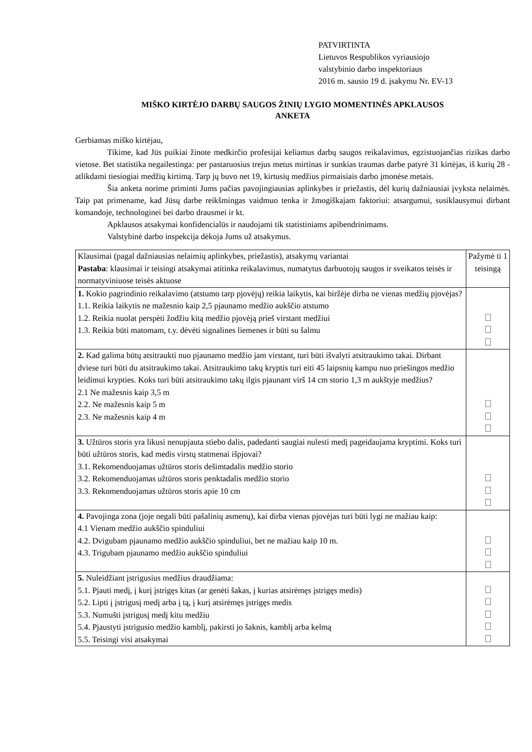PATVIRTINTA
Lietuvos Respublikos vyriausiojo
valstybinio darbo inspektoriaus
2016 m. sausio 19 d. įsakymu Nr. EV-13
MIŠKO KIRTĖJO DARBŲ SAUGOS ŽINIŲ LYGIO MOMENTINĖS APKLAUSOS
ANKETA
Gerbiamas miško kirtėjau,
Tikime, kad Jūs puikiai žinote medkirčio profesijai keliamus darbų saugos reikalavimus, egzistuojančias rizikas darbo vietose. Bet statistika negailestinga: per pastaruosius trejus metus mirtinas ir sunkias traumas darbe patyrė 31 kirtėjas, iš kurių 28 - atlikdami tiesiogiai medžių kirtimą. Tarp jų buvo net 19, kirtusių medžius pirmaisiais darbo įmonėse metais.
Šia anketa norime priminti Jums pačias pavojingiausias aplinkybes ir priežastis, dėl kurių dažniausiai įvyksta nelaimės. Taip pat primename, kad Jūsų darbe reikšmingas vaidmuo tenka ir žmogiškajam faktoriui: atsargumui, susiklausymui dirbant komandoje, technologinei bei darbo drausmei ir kt.
Apklausos atsakymai konfidencialūs ir naudojami tik statistiniams apibendrinimams.
Valstybinė darbo inspekcija dėkoja Jums už atsakymus.
| Klausimai (pagal dažniausias nelaimių aplinkybes, priežastis), atsakymų variantai Pastaba : klausimai ir teisingi atsakymai atitinka reikalavimus, numatytus darbuotojų saugos ir sveikatos teisės ir normatyviniuose teisės aktuose | Pažymė ti 1 teisingą |
| 1. Kokio pagrindinio reikalavimo (atstumo tarp pjovėjų) reikia laikytis, kai biržėje dirba ne vienas medžių pjovėjas? 1.1. Reikia laikytis ne mažesnio kaip 2,5 pjaunamo medžio aukščio atstumo 1.2. Reikia nuolat perspėti žodžiu kitą medžio pjovėją prieš virstant medžiui 1.3. Reikia būti matomam, t.y. dėvėti signalines liemenes ir būti su šalmu | |
| 2. Kad galima būtų atsitraukti nuo pjaunamo medžio jam virstant, turi būti išvalyti atsitraukimo takai. Dirbant dviese turi būti du atsitraukimo takai. Atsitraukimo takų kryptis turi eiti 45 laipsnių kampu nuo priešingos medžio leidimui krypties. Koks turi būti atsitraukimo takų ilgis pjaunant virš 14 cm storio 1,3 m aukštyje medžius? 2.1 Ne mažesnis kaip 3,5 m 2.2. Ne mažesnis kaip 5 m 2.3. Ne mažesnis kaip 4 m | |
| 3. Užtūros storis yra likusi nenupjauta stiebo dalis, padedanti saugiai nulesti medį pageidaujama kryptimi. Koks turi būti užtūros storis, kad medis virstų statmenai išpjovai? 3.1. Rekomenduojamas užtūros storis dešimtadalis medžio storio 3.2. Rekomenduojamas užtūros storis penktadalis medžio storio 3.3. Rekomenduojamas užtūros storis apie 10 cm | |
| 4. Pavojinga zona (joje negali būti pašalinių asmenų), kai dirba vienas pjovėjas turi būti lygi ne mažiau kaip: 4.1 Vienam medžio aukščio spinduliui 4.2. Dvigubam pjaunamo medžio aukščio spinduliui, bet ne mažiau kaip 10 m. 4.3. Trigubam pjaunamo medžio aukščio spinduliui | |
| 5. Nuleidžiant įstrigusius medžius draudžiama: 5.1. Pjauti medį, į kurį įstrigęs kitas (ar genėti šakas, į kurias atsirėmęs įstrigęs medis) 5.2. Lipti į įstrigusį medį arba į tą, į kurį atsirėmęs įstrigęs medis 5.3. Numušti įstrigusį medį kitu medžiu 5.4. Pjaustyti įstrigusio medžio kamblį, pakirsti jo šaknis, kamblį arba kelmą 5.5. Teisingi visi atsakymai | |